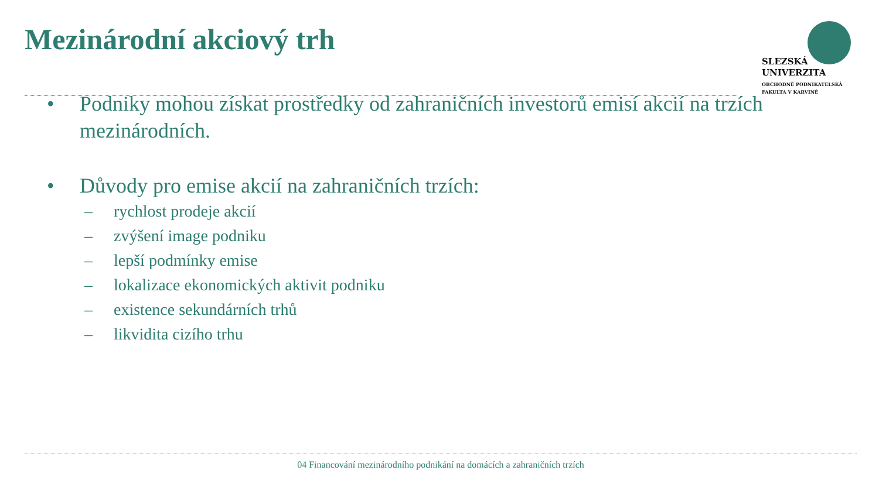Mezinárodní akciový trh
SLEZSKÁ
UNIVERZITA
OBCHODNĚ PODNIKATELSKÁ
FAKULTA V KARVINÉ
• Podniky mohou získat prostředky od zahraničních investorů emisí akcií na trzích mezinárodních.
• Důvody pro emise akcií na zahraničních trzích:
– rychlost prodeje akcií
– zvýšení image podniku
– lepší podmínky emise
– lokalizace ekonomických aktivit podniku
– existence sekundárních trhů
– likvidita cizího trhu
04 Financování mezinárodního podnikání na domácích a zahraničních trzích